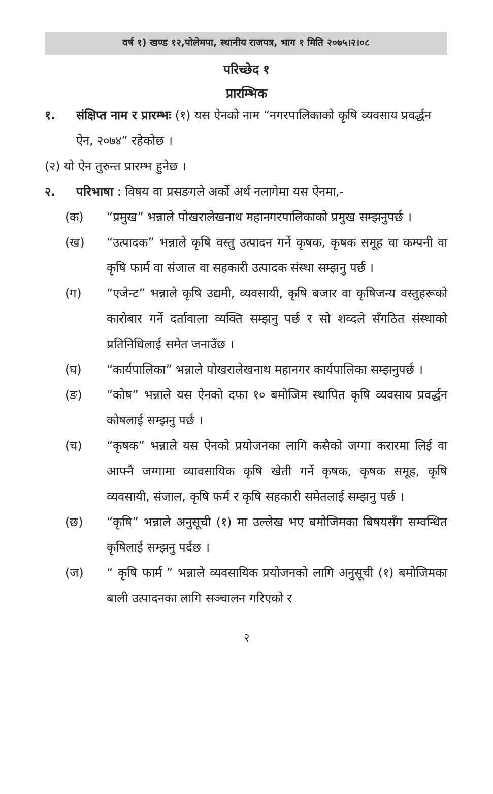वर्ष १) खण्ड १२,पोलेमपा, स्थानीय राजपत्र, भाग १ मिति २०७५।२।०८
परिच्छेद १
प्रारम्भिक
१. संक्षिप्त नाम र प्रारम्भः (१) यस ऐनको नाम “नगरपालिकाको कृषि व्यवसाय प्रवर्द्धन ऐन, २०७४” रहेकोछ ।
(२) यो ऐन तुरुन्त प्रारम्भ हुनेछ ।
२. परिभाषा : विषय वा प्रसङगले अर्को अर्थ नलागेमा यस ऐनमा,-
(क) “प्रमुख” भन्नाले पोखरालेखनाथ महानगरपालिकाको प्रमुख सम्झनुपर्छ ।
(ख) “उत्पादक” भन्नाले कृषि वस्तु उत्पादन गर्ने कृषक, कृषक समूह वा कम्पनी वा कृषि फार्म वा संजाल वा सहकारी उत्पादक संस्था सम्झनु पर्छ ।
(ग) “एजेन्ट” भन्नाले कृषि उद्यमी, व्यवसायी, कृषि बजार वा कृषिजन्य वस्तुहरूको कारोबार गर्ने दर्तावाला व्यक्ति सम्झनु पर्छ र सो शव्दले सँगठित संस्थाको प्रतिनिधिलाई समेत जनाउँछ ।
(घ) “कार्यपालिका” भन्नाले पोखरालेखनाथ महानगर कार्यपालिका सम्झनुपर्छ ।
(ङ) “कोष” भन्नाले यस ऐनको दफा १० बमोजिम स्थापित कृषि व्यवसाय प्रवर्द्धन कोषलाई सम्झनु पर्छ ।
(च) “कृषक” भन्नाले यस ऐनको प्रयोजनका लागि कसैको जग्गा करारमा लिई वा आफ्नै जग्गामा व्यावसायिक कृषि खेती गर्ने कृषक, कृषक समूह, कृषि व्यवसायी, संजाल, कृषि फर्म र कृषि सहकारी समेतलाई सम्झनु पर्छ ।
(छ) “कृषि” भन्नाले अनुसूची (१) मा उल्लेख भए बमोजिमका बिषयसँग सम्वन्धित कृषिलाई सम्झनु पर्दछ ।
(ज) “ कृषि फार्म ” भन्नाले व्यवसायिक प्रयोजनको लागि अनुसूची (१) बमोजिमका बाली उत्पादनका लागि सञ्चालन गरिएको र
२